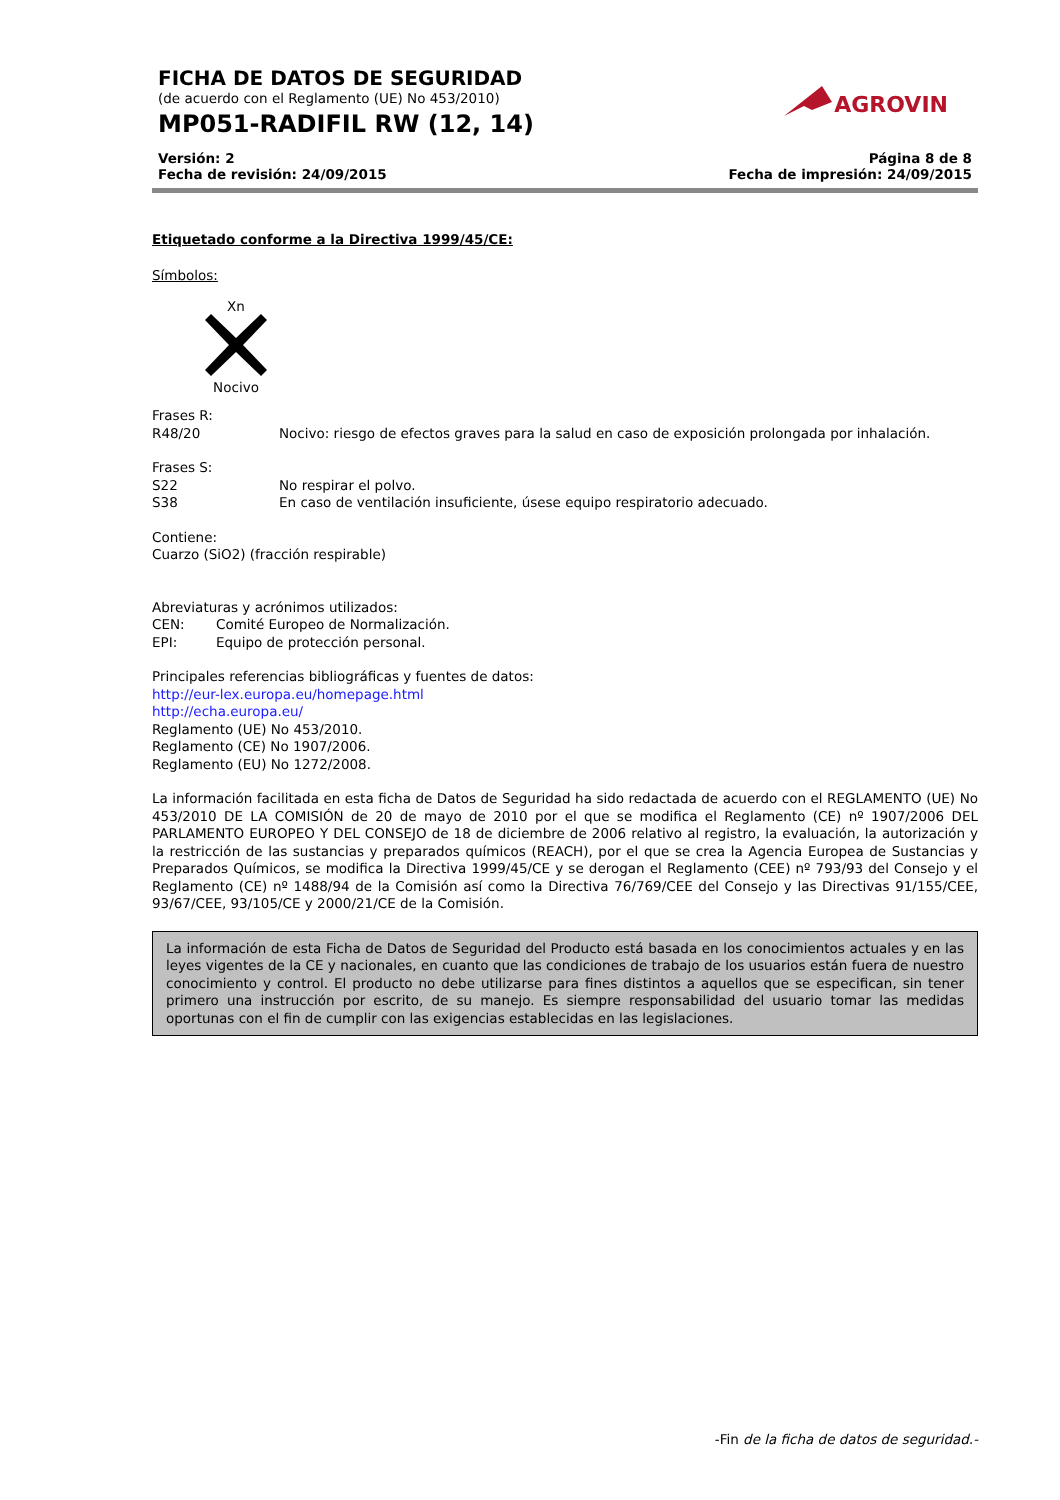FICHA DE DATOS DE SEGURIDAD
(de acuerdo con el Reglamento (UE) No 453/2010)
MP051-RADIFIL RW (12, 14)
AGROVIN
Versión: 2
Fecha de revisión: 24/09/2015
Página 8 de 8
Fecha de impresión: 24/09/2015
Etiquetado conforme a la Directiva 1999/45/CE:
Símbolos:
Xn
Nocivo
Frases R:
R48/20 Nocivo: riesgo de efectos graves para la salud en caso de exposición prolongada por inhalación.
Frases S:
S22 No respirar el polvo.
S38 En caso de ventilación insuficiente, úsese equipo respiratorio adecuado.
Contiene:
Cuarzo (SiO2) (fracción respirable)
Abreviaturas y acrónimos utilizados:
CEN: Comité Europeo de Normalización.
EPI: Equipo de protección personal.
Principales referencias bibliográficas y fuentes de datos:
http://eur-lex.europa.eu/homepage.html
http://echa.europa.eu/
Reglamento (UE) No 453/2010.
Reglamento (CE) No 1907/2006.
Reglamento (EU) No 1272/2008.
La información facilitada en esta ficha de Datos de Seguridad ha sido redactada de acuerdo con el REGLAMENTO (UE) No 453/2010 DE LA COMISIÓN de 20 de mayo de 2010 por el que se modifica el Reglamento (CE) nº 1907/2006 DEL PARLAMENTO EUROPEO Y DEL CONSEJO de 18 de diciembre de 2006 relativo al registro, la evaluación, la autorización y la restricción de las sustancias y preparados químicos (REACH), por el que se crea la Agencia Europea de Sustancias y Preparados Químicos, se modifica la Directiva 1999/45/CE y se derogan el Reglamento (CEE) nº 793/93 del Consejo y el Reglamento (CE) nº 1488/94 de la Comisión así como la Directiva 76/769/CEE del Consejo y las Directivas 91/155/CEE, 93/67/CEE, 93/105/CE y 2000/21/CE de la Comisión.
La información de esta Ficha de Datos de Seguridad del Producto está basada en los conocimientos actuales y en las leyes vigentes de la CE y nacionales, en cuanto que las condiciones de trabajo de los usuarios están fuera de nuestro conocimiento y control. El producto no debe utilizarse para fines distintos a aquellos que se especifican, sin tener primero una instrucción por escrito, de su manejo. Es siempre responsabilidad del usuario tomar las medidas oportunas con el fin de cumplir con las exigencias establecidas en las legislaciones.
-Fin de la ficha de datos de seguridad.-